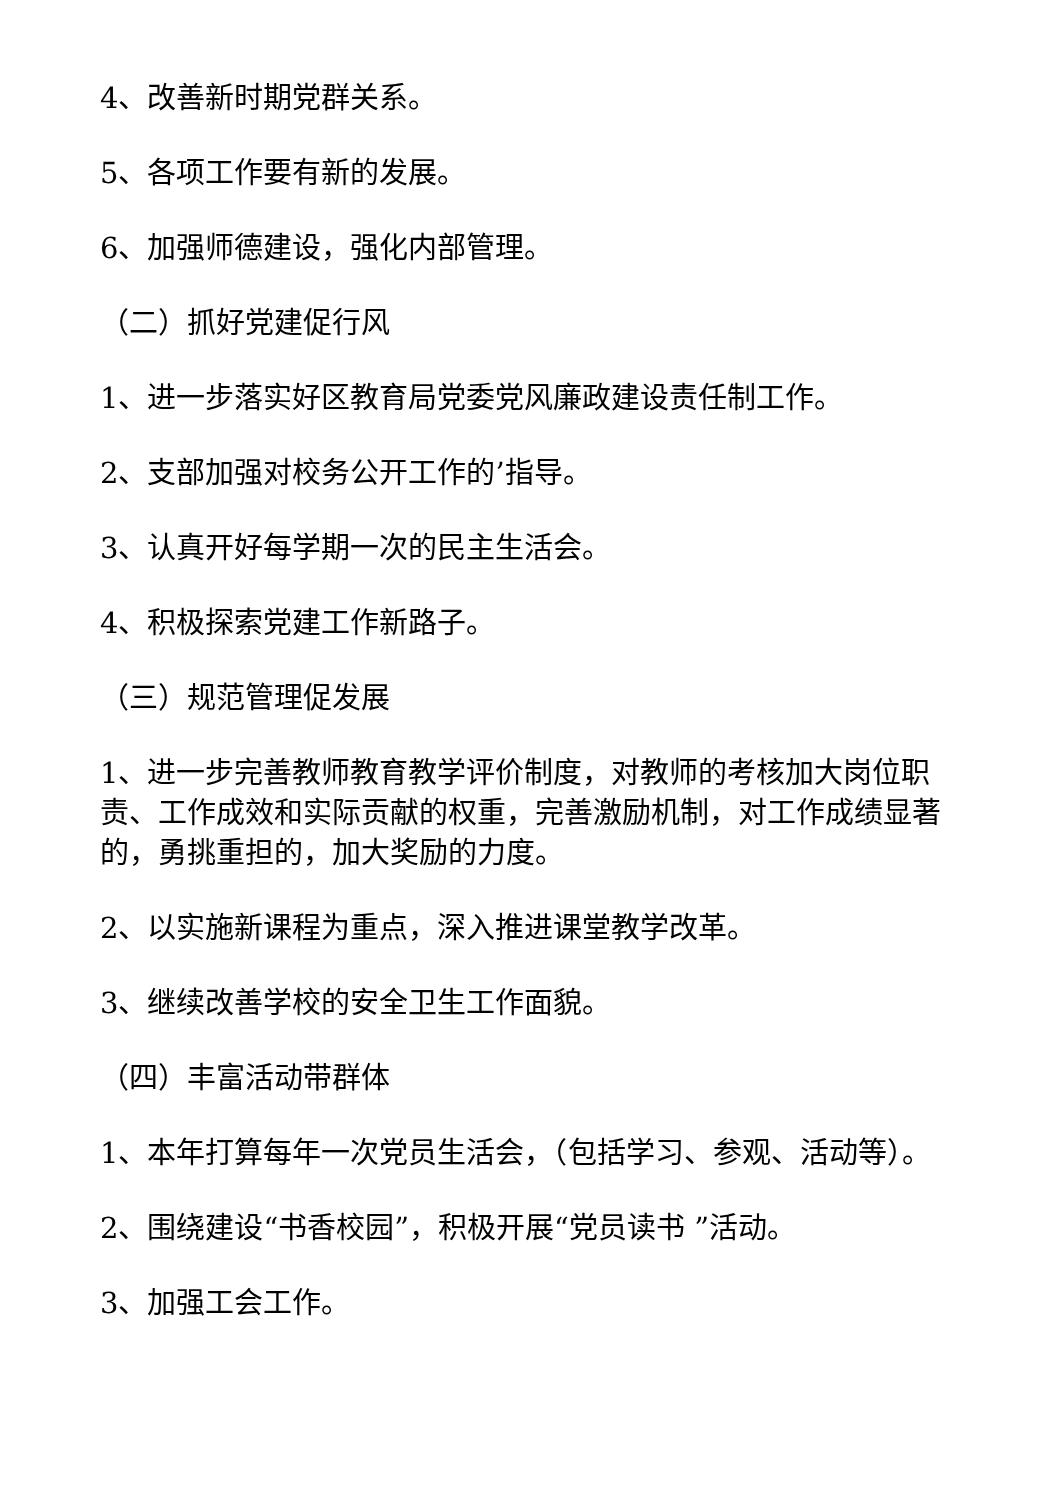4、改善新时期党群关系。
5、各项工作要有新的发展。
6、加强师德建设，强化内部管理。
（二）抓好党建促行风
1、进一步落实好区教育局党委党风廉政建设责任制工作。
2、支部加强对校务公开工作的’指导。
3、认真开好每学期一次的民主生活会。
4、积极探索党建工作新路子。
（三）规范管理促发展
1、进一步完善教师教育教学评价制度，对教师的考核加大岗位职责、工作成效和实际贡献的权重，完善激励机制，对工作成绩显著的，勇挑重担的，加大奖励的力度。
2、以实施新课程为重点，深入推进课堂教学改革。
3、继续改善学校的安全卫生工作面貌。
（四）丰富活动带群体
1、本年打算每年一次党员生活会，（包括学习、参观、活动等）。
2、围绕建设“书香校园”，积极开展“党员读书 ”活动。
3、加强工会工作。